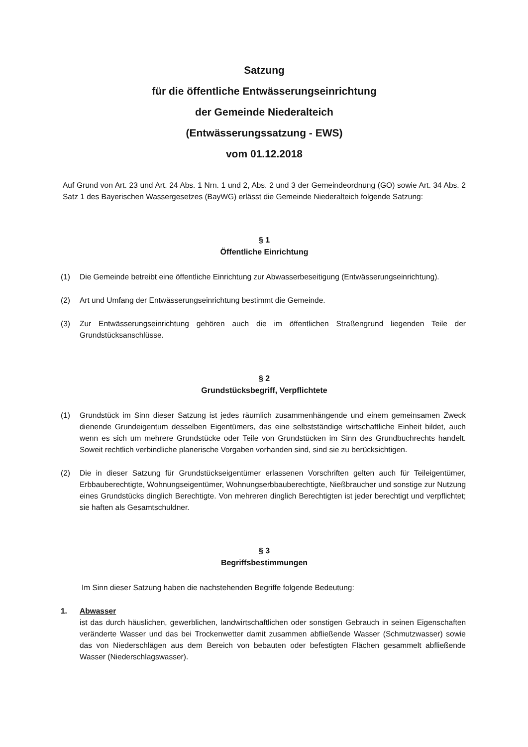Satzung
für die öffentliche Entwässerungseinrichtung
der Gemeinde Niederalteich
(Entwässerungssatzung - EWS)
vom 01.12.2018
Auf Grund von Art. 23 und Art. 24 Abs. 1 Nrn. 1 und 2, Abs. 2 und 3 der Gemeindeordnung (GO) sowie Art. 34 Abs. 2 Satz 1 des Bayerischen Wassergesetzes (BayWG) erlässt die Gemeinde Niederalteich folgende Satzung:
§ 1
Öffentliche Einrichtung
(1) Die Gemeinde betreibt eine öffentliche Einrichtung zur Abwasserbeseitigung (Entwässerungseinrichtung).
(2) Art und Umfang der Entwässerungseinrichtung bestimmt die Gemeinde.
(3) Zur Entwässerungseinrichtung gehören auch die im öffentlichen Straßengrund liegenden Teile der Grundstücksanschlüsse.
§ 2
Grundstücksbegriff, Verpflichtete
(1) Grundstück im Sinn dieser Satzung ist jedes räumlich zusammenhängende und einem gemeinsamen Zweck dienende Grundeigentum desselben Eigentümers, das eine selbstständige wirtschaftliche Einheit bildet, auch wenn es sich um mehrere Grundstücke oder Teile von Grundstücken im Sinn des Grundbuchrechts handelt. Soweit rechtlich verbindliche planerische Vorgaben vorhanden sind, sind sie zu berücksichtigen.
(2) Die in dieser Satzung für Grundstückseigentümer erlassenen Vorschriften gelten auch für Teileigentümer, Erbbauberechtigte, Wohnungseigentümer, Wohnungserbbauberechtigte, Nießbraucher und sonstige zur Nutzung eines Grundstücks dinglich Berechtigte. Von mehreren dinglich Berechtigten ist jeder berechtigt und verpflichtet; sie haften als Gesamtschuldner.
§ 3
Begriffsbestimmungen
Im Sinn dieser Satzung haben die nachstehenden Begriffe folgende Bedeutung:
1. Abwasser
ist das durch häuslichen, gewerblichen, landwirtschaftlichen oder sonstigen Gebrauch in seinen Eigenschaften veränderte Wasser und das bei Trockenwetter damit zusammen abfließende Wasser (Schmutzwasser) sowie das von Niederschlägen aus dem Bereich von bebauten oder befestigten Flächen gesammelt abfließende Wasser (Niederschlagswasser).